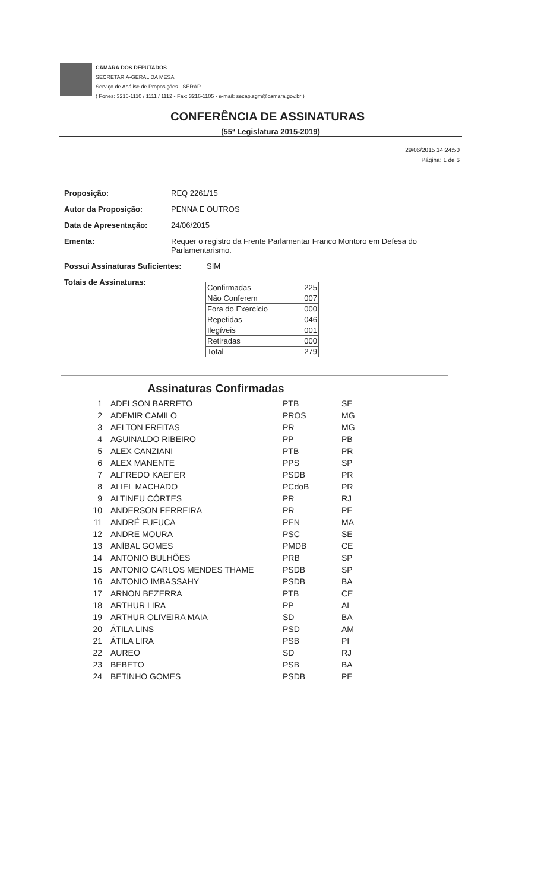CÂMARA DOS DEPUTADOS
SECRETARIA-GERAL DA MESA
Serviço de Análise de Proposições - SERAP
( Fones: 3216-1110 / 1111 / 1112 - Fax: 3216-1105 - e-mail: secap.sgm@camara.gov.br )
CONFERÊNCIA DE ASSINATURAS
(55ª Legislatura 2015-2019)
29/06/2015 14:24:50
Página: 1 de 6
Proposição: REQ 2261/15
Autor da Proposição: PENNA E OUTROS
Data de Apresentação: 24/06/2015
Ementa: Requer o registro da Frente Parlamentar Franco Montoro em Defesa do Parlamentarismo.
Possui Assinaturas Suficientes: SIM
Totais de Assinaturas:
| Confirmadas | 225 |
| Não Conferem | 007 |
| Fora do Exercício | 000 |
| Repetidas | 046 |
| Ilegíveis | 001 |
| Retiradas | 000 |
| Total | 279 |
Assinaturas Confirmadas
| 1 | ADELSON BARRETO | PTB | SE |
| 2 | ADEMIR CAMILO | PROS | MG |
| 3 | AELTON FREITAS | PR | MG |
| 4 | AGUINALDO RIBEIRO | PP | PB |
| 5 | ALEX CANZIANI | PTB | PR |
| 6 | ALEX MANENTE | PPS | SP |
| 7 | ALFREDO KAEFER | PSDB | PR |
| 8 | ALIEL MACHADO | PCdoB | PR |
| 9 | ALTINEU CÔRTES | PR | RJ |
| 10 | ANDERSON FERREIRA | PR | PE |
| 11 | ANDRÉ FUFUCA | PEN | MA |
| 12 | ANDRE MOURA | PSC | SE |
| 13 | ANÍBAL GOMES | PMDB | CE |
| 14 | ANTONIO BULHÕES | PRB | SP |
| 15 | ANTONIO CARLOS MENDES THAME | PSDB | SP |
| 16 | ANTONIO IMBASSAHY | PSDB | BA |
| 17 | ARNON BEZERRA | PTB | CE |
| 18 | ARTHUR LIRA | PP | AL |
| 19 | ARTHUR OLIVEIRA MAIA | SD | BA |
| 20 | ÁTILA LINS | PSD | AM |
| 21 | ÁTILA LIRA | PSB | PI |
| 22 | AUREO | SD | RJ |
| 23 | BEBETO | PSB | BA |
| 24 | BETINHO GOMES | PSDB | PE |